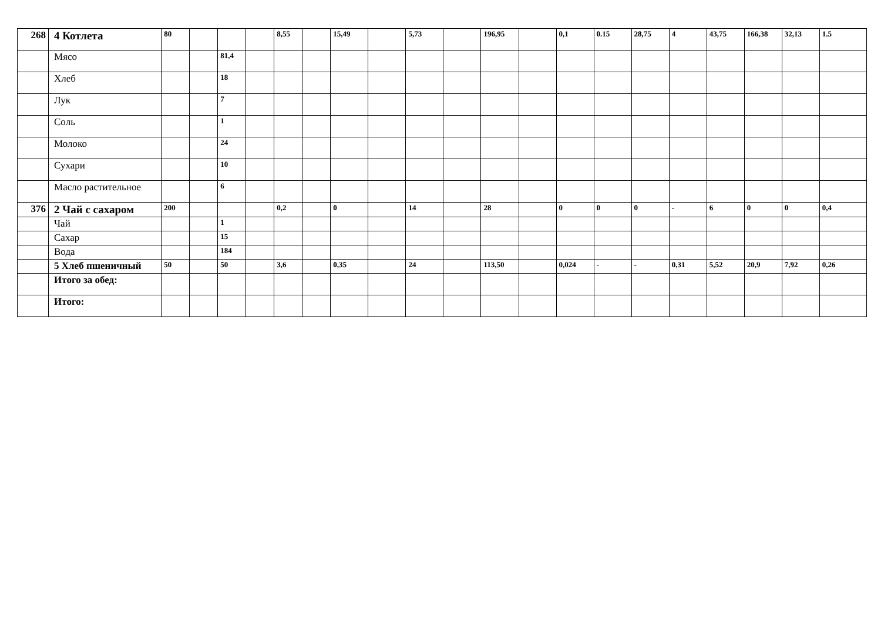| 268 | 4 Котлета | 80 | | | | 8,55 | | 15,49 | | 5,73 | | 196,95 | | 0,1 | 0.15 | 28,75 | 4 | 43,75 | 166,38 | 32,13 | 1.5 |
| | Мясо | | | 81,4 | | | | | | | | | | | | | | | | | |
| | Хлеб | | | 18 | | | | | | | | | | | | | | | | | |
| | Лук | | | 7 | | | | | | | | | | | | | | | | | |
| | Соль | | | 1 | | | | | | | | | | | | | | | | | |
| | Молоко | | | 24 | | | | | | | | | | | | | | | | | |
| | Сухари | | | 10 | | | | | | | | | | | | | | | | | |
| | Масло растительное | | | 6 | | | | | | | | | | | | | | | | | |
| 376 | 2 Чай с сахаром | 200 | | | | 0,2 | | 0 | | 14 | | 28 | | 0 | 0 | 0 | - | 6 | 0 | 0 | 0,4 |
| | Чай | | | 1 | | | | | | | | | | | | | | | | | |
| | Сахар | | | 15 | | | | | | | | | | | | | | | | | |
| | Вода | | | 184 | | | | | | | | | | | | | | | | | |
| | 5 Хлеб пшеничный | 50 | | 50 | | 3,6 | | 0,35 | | 24 | | 113,50 | | 0,024 | - | - | 0,31 | 5,52 | 20,9 | 7,92 | 0,26 |
| | Итого за обед: | | | | | | | | | | | | | | | | | | | | |
| | Итого: | | | | | | | | | | | | | | | | | | | | |